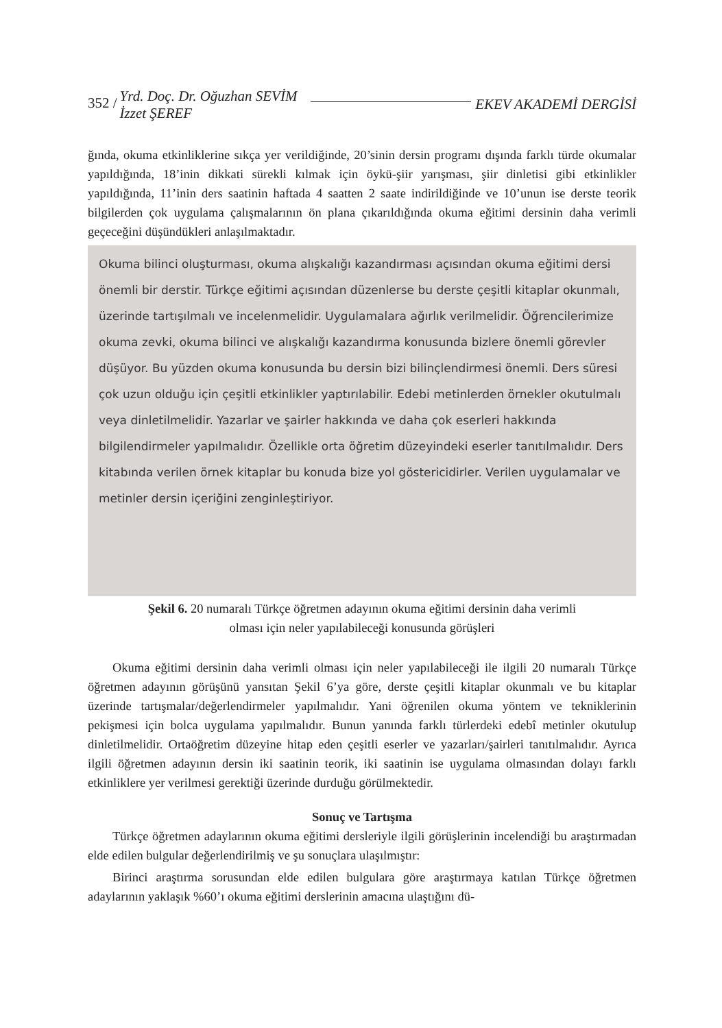352 / Yrd. Doç. Dr. Oğuzhan SEVİM
İzzet ŞEREF EKEV AKADEMİ DERGİSİ
ğında, okuma etkinliklerine sıkça yer verildiğinde, 20’sinin dersin programı dışında farklı türde okumalar yapıldığında, 18’inin dikkati sürekli kılmak için öykü-şiir yarışması, şiir dinletisi gibi etkinlikler yapıldığında, 11’inin ders saatinin haftada 4 saatten 2 saate indirildiğinde ve 10’unun ise derste teorik bilgilerden çok uygulama çalışmalarının ön plana çıkarıldığında okuma eğitimi dersinin daha verimli geçeceğini düşündükleri anlaşılmaktadır.
Okuma bilinci oluşturması, okuma alışkalığı kazandırması açısından okuma eğitimi dersi önemli bir derstir. Türkçe eğitimi açısından düzenlerse bu derste çeşitli kitaplar okunmalı, üzerinde tartışılmalı ve incelenmelidir. Uygulamalara ağırlık verilmelidir. Öğrencilerimize okuma zevki, okuma bilinci ve alışkalığı kazandırma konusunda bizlere önemli görevler düşüyor. Bu yüzden okuma konusunda bu dersin bizi bilinçlendirmesi önemli. Ders süresi çok uzun olduğu için çeşitli etkinlikler yaptırılabilir. Edebi metinlerden örnekler okutulmalı veya dinletilmelidir. Yazarlar ve şairler hakkında ve daha çok eserleri hakkında bilgilendirmeler yapılmalıdır. Özellikle orta öğretim düzeyindeki eserler tanıtılmalıdır. Ders kitabında verilen örnek kitaplar bu konuda bize yol göstericidirler. Verilen uygulamalar ve metinler dersin içeriğini zenginleştiriyor.
Şekil 6. 20 numaralı Türkçe öğretmen adayının okuma eğitimi dersinin daha verimli
olması için neler yapılabileceği konusunda görüşleri
Okuma eğitimi dersinin daha verimli olması için neler yapılabileceği ile ilgili 20 numaralı Türkçe öğretmen adayının görüşünü yansıtan Şekil 6’ya göre, derste çeşitli kitaplar okunmalı ve bu kitaplar üzerinde tartışmalar/değerlendirmeler yapılmalıdır. Yani öğrenilen okuma yöntem ve tekniklerinin pekişmesi için bolca uygulama yapılmalıdır. Bunun yanında farklı türlerdeki edebî metinler okutulup dinletilmelidir. Ortaöğretim düzeyine hitap eden çeşitli eserler ve yazarları/şairleri tanıtılmalıdır. Ayrıca ilgili öğretmen adayının dersin iki saatinin teorik, iki saatinin ise uygulama olmasından dolayı farklı etkinliklere yer verilmesi gerektiği üzerinde durduğu görülmektedir.
Sonuç ve Tartışma
Türkçe öğretmen adaylarının okuma eğitimi dersleriyle ilgili görüşlerinin incelendiği bu araştırmadan elde edilen bulgular değerlendirilmiş ve şu sonuçlara ulaşılmıştır:
Birinci araştırma sorusundan elde edilen bulgulara göre araştırmaya katılan Türkçe öğretmen adaylarının yaklaşık %60’ı okuma eğitimi derslerinin amacına ulaştığını dü-